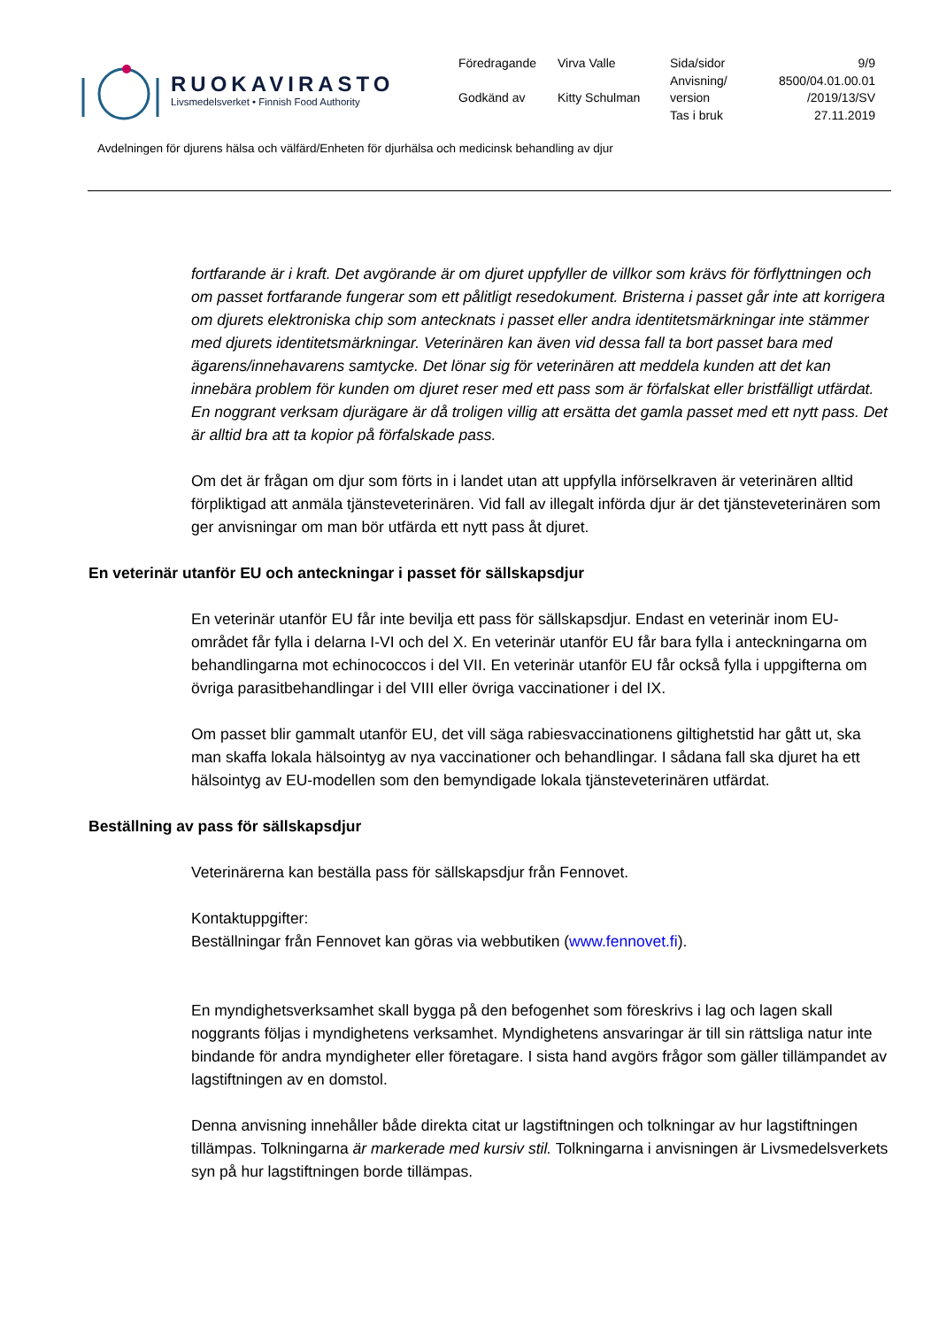RUOKAVIRASTO
Livsmedelsverket • Finnish Food Authority
| Föredragande | Virva Valle | Sida/sidor | 9/9 |
| | | Anvisning/ | 8500/04.01.00.01 |
| Godkänd av | Kitty Schulman | version | /2019/13/SV |
| | | Tas i bruk | 27.11.2019 |
Avdelningen för djurens hälsa och välfärd/Enheten för djurhälsa och medicinsk behandling av djur
fortfarande är i kraft. Det avgörande är om djuret uppfyller de villkor som krävs för förflyttningen och om passet fortfarande fungerar som ett pålitligt resedokument. Bristerna i passet går inte att korrigera om djurets elektroniska chip som antecknats i passet eller andra identitetsmärkningar inte stämmer med djurets identitetsmärkningar. Veterinären kan även vid dessa fall ta bort passet bara med ägarens/innehavarens samtycke. Det lönar sig för veterinären att meddela kunden att det kan innebära problem för kunden om djuret reser med ett pass som är förfalskat eller bristfälligt utfärdat. En noggrant verksam djurägare är då troligen villig att ersätta det gamla passet med ett nytt pass. Det är alltid bra att ta kopior på förfalskade pass.
Om det är frågan om djur som förts in i landet utan att uppfylla införselkraven är veterinären alltid förpliktigad att anmäla tjänsteveterinären. Vid fall av illegalt införda djur är det tjänsteveterinären som ger anvisningar om man bör utfärda ett nytt pass åt djuret.
En veterinär utanför EU och anteckningar i passet för sällskapsdjur
En veterinär utanför EU får inte bevilja ett pass för sällskapsdjur. Endast en veterinär inom EU-området får fylla i delarna I-VI och del X. En veterinär utanför EU får bara fylla i anteckningarna om behandlingarna mot echinococcos i del VII. En veterinär utanför EU får också fylla i uppgifterna om övriga parasitbehandlingar i del VIII eller övriga vaccinationer i del IX.
Om passet blir gammalt utanför EU, det vill säga rabiesvaccinationens giltighetstid har gått ut, ska man skaffa lokala hälsointyg av nya vaccinationer och behandlingar. I sådana fall ska djuret ha ett hälsointyg av EU-modellen som den bemyndigade lokala tjänsteveterinären utfärdat.
Beställning av pass för sällskapsdjur
Veterinärerna kan beställa pass för sällskapsdjur från Fennovet.
Kontaktuppgifter:
Beställningar från Fennovet kan göras via webbutiken (www.fennovet.fi).
En myndighetsverksamhet skall bygga på den befogenhet som föreskrivs i lag och lagen skall noggrants följas i myndighetens verksamhet. Myndighetens ansvaringar är till sin rättsliga natur inte bindande för andra myndigheter eller företagare. I sista hand avgörs frågor som gäller tillämpandet av lagstiftningen av en domstol.
Denna anvisning innehåller både direkta citat ur lagstiftningen och tolkningar av hur lagstiftningen tillämpas. Tolkningarna är markerade med kursiv stil. Tolkningarna i anvisningen är Livsmedelsverkets syn på hur lagstiftningen borde tillämpas.